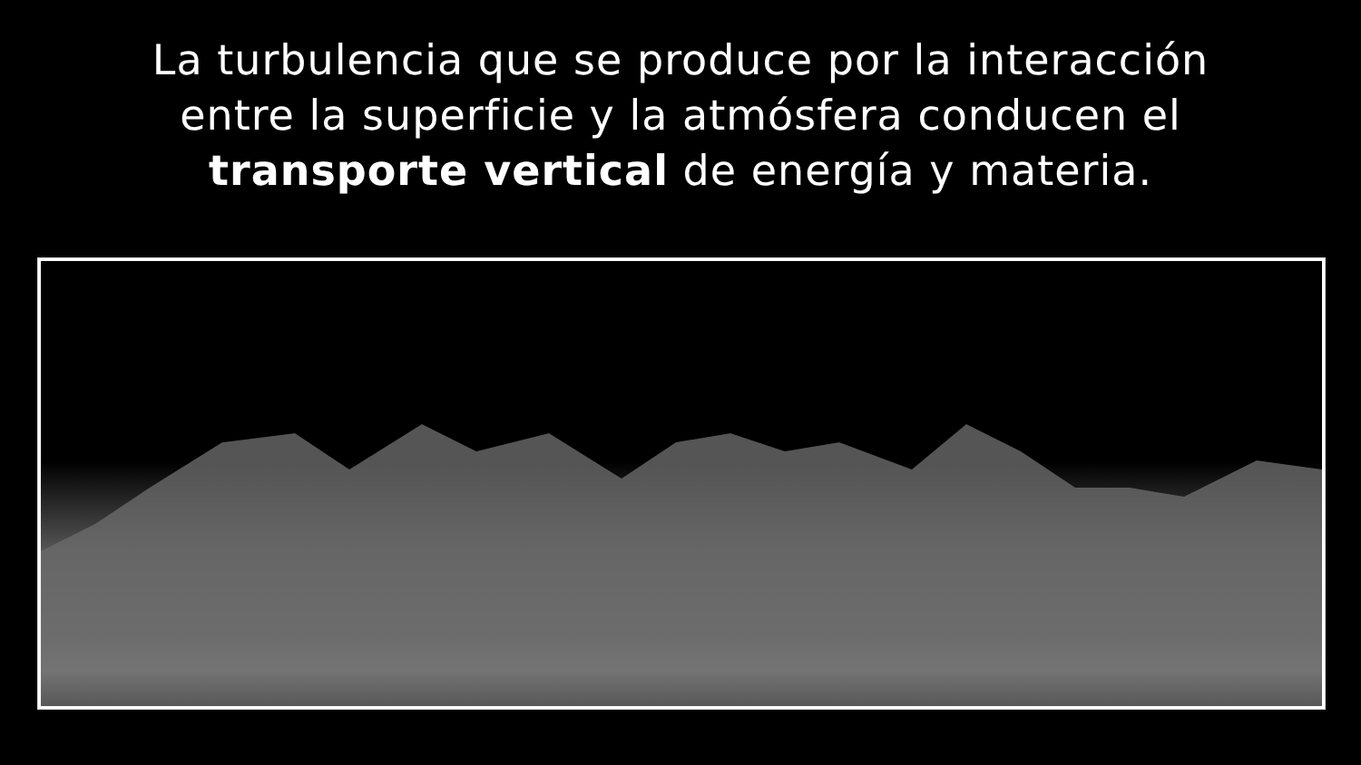La turbulencia que se produce por la interacción
entre la superficie y la atmósfera conducen el
transporte vertical de energía y materia.